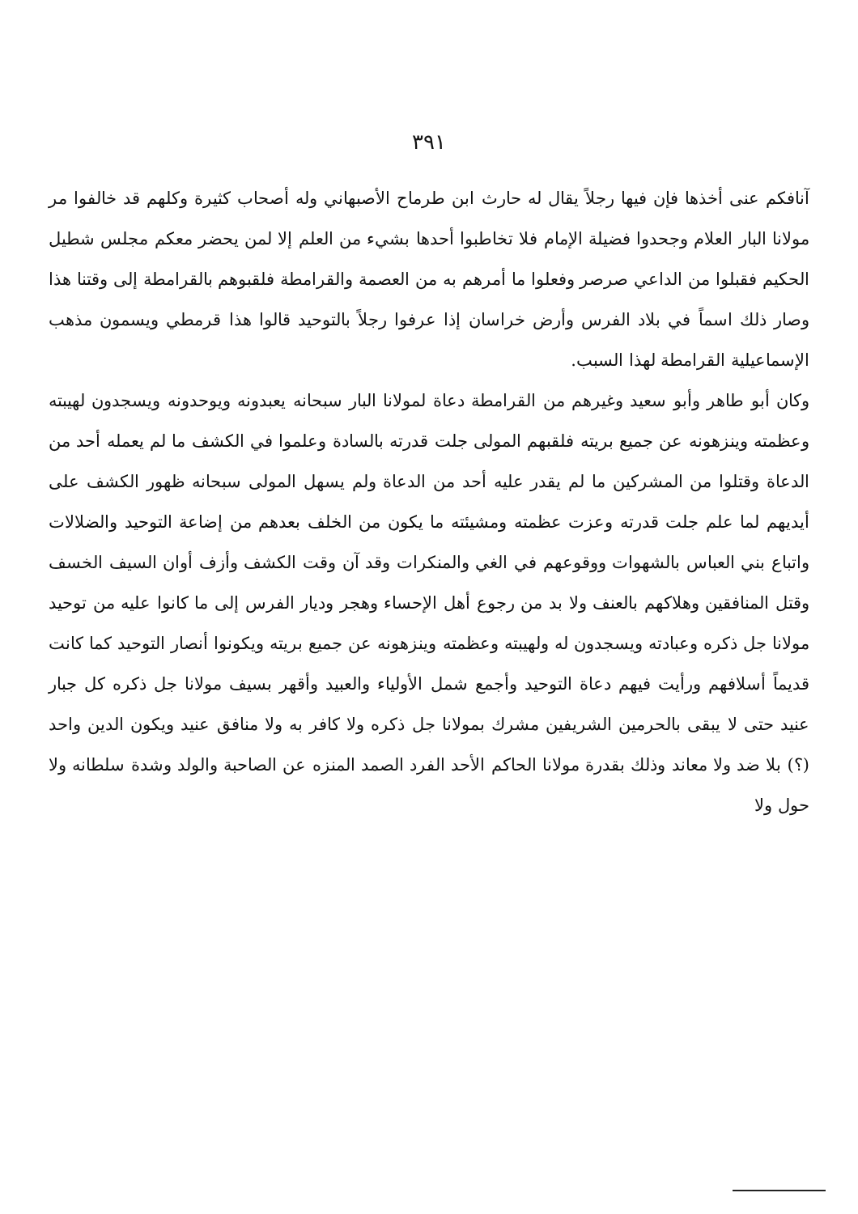٣٩١
آنافكم عنى أخذها فإن فيها رجلاً يقال له حارث ابن طرماح الأصبهاني وله أصحاب كثيرة وكلهم قد خالفوا مر مولانا البار العلام وجحدوا فضيلة الإمام فلا تخاطبوا أحدها بشيء من العلم إلا لمن يحضر معكم مجلس شطيل الحكيم فقبلوا من الداعي صرصر وفعلوا ما أمرهم به من العصمة والقرامطة فلقبوهم بالقرامطة إلى وقتنا هذا وصار ذلك اسماً في بلاد الفرس وأرض خراسان إذا عرفوا رجلاً بالتوحيد قالوا هذا قرمطي ويسمون مذهب الإسماعيلية القرامطة لهذا السبب.
وكان أبو طاهر وأبو سعيد وغيرهم من القرامطة دعاة لمولانا البار سبحانه يعبدونه ويوحدونه ويسجدون لهيبته وعظمته وينزهونه عن جميع بريته فلقبهم المولى جلت قدرته بالسادة وعلموا في الكشف ما لم يعمله أحد من الدعاة وقتلوا من المشركين ما لم يقدر عليه أحد من الدعاة ولم يسهل المولى سبحانه ظهور الكشف على أيديهم لما علم جلت قدرته وعزت عظمته ومشيئته ما يكون من الخلف بعدهم من إضاعة التوحيد والضلالات واتباع بني العباس بالشهوات ووقوعهم في الغي والمنكرات وقد آن وقت الكشف وأزف أوان السيف الخسف وقتل المنافقين وهلاكهم بالعنف ولا بد من رجوع أهل الإحساء وهجر وديار الفرس إلى ما كانوا عليه من توحيد مولانا جل ذكره وعبادته ويسجدون له ولهيبته وعظمته وينزهونه عن جميع بريته ويكونوا أنصار التوحيد كما كانت قديماً أسلافهم ورأيت فيهم دعاة التوحيد وأجمع شمل الأولياء والعبيد وأقهر بسيف مولانا جل ذكره كل جبار عنيد حتى لا يبقى بالحرمين الشريفين مشرك بمولانا جل ذكره ولا كافر به ولا منافق عنيد ويكون الدين واحد (؟) بلا ضد ولا معاند وذلك بقدرة مولانا الحاكم الأحد الفرد الصمد المنزه عن الصاحبة والولد وشدة سلطانه ولا حول ولا